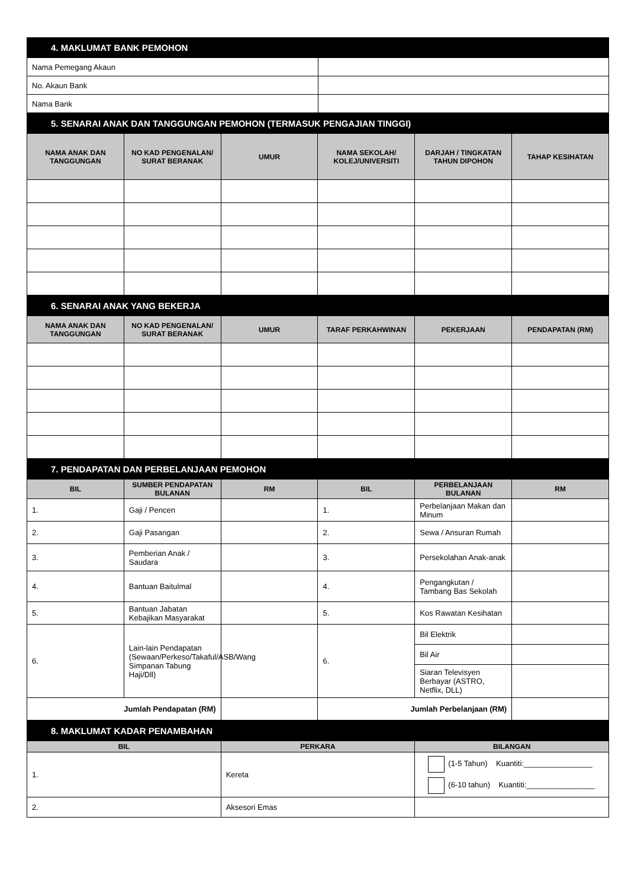| 4. MAKLUMAT BANK PEMOHON | |
| --- | --- |
| Nama Pemegang Akaun | |
| No. Akaun Bank | |
| Nama Bank | |
| 5. SENARAI ANAK DAN TANGGUNGAN PEMOHON (TERMASUK PENGAJIAN TINGGI) | | | | | |
| --- | --- | --- | --- | --- | --- |
| NAMA ANAK DAN TANGGUNGAN | NO KAD PENGENALAN/ SURAT BERANAK | UMUR | NAMA SEKOLAH/ KOLEJ/UNIVERSITI | DARJAH / TINGKATAN TAHUN DIPOHON | TAHAP KESIHATAN |
| 6. SENARAI ANAK YANG BEKERJA | | | | | |
| --- | --- | --- | --- | --- | --- |
| NAMA ANAK DAN TANGGUNGAN | NO KAD PENGENALAN/ SURAT BERANAK | UMUR | TARAF PERKAHWINAN | PEKERJAAN | PENDAPATAN (RM) |
| 7. PENDAPATAN DAN PERBELANJAAN PEMOHON | | | | | |
| --- | --- | --- | --- | --- | --- |
| BIL | SUMBER PENDAPATAN BULANAN | RM | BIL | PERBELANJAAN BULANAN | RM |
| 1. | Gaji / Pencen | | 1. | Perbelanjaan Makan dan Minum | |
| 2. | Gaji Pasangan | | 2. | Sewa / Ansuran Rumah | |
| 3. | Pemberian Anak / Saudara | | 3. | Persekolahan Anak-anak | |
| 4. | Bantuan Baitulmal | | 4. | Pengangkutan / Tambang Bas Sekolah | |
| 5. | Bantuan Jabatan Kebajikan Masyarakat | | 5. | Kos Rawatan Kesihatan | |
| 6. | Lain-lain Pendapatan (Sewaan/Perkeso/Takaful/ASB/Wang Simpanan Tabung Haji/Dll) | | 6. | Bil Elektrik | |
| | | | | Bil Air | |
| | | | | Siaran Televisyen Berbayar (ASTRO, Netflix, DLL) | |
| Jumlah Pendapatan (RM) | | | Jumlah Perbelanjaan (RM) | | |
| 8. MAKLUMAT KADAR PENAMBAHAN | | |
| --- | --- | --- |
| BIL | PERKARA | BILANGAN |
| 1. | Kereta | (1-5 Tahun) Kuantiti:________________ (6-10 tahun) Kuantiti:________________ |
| 2. | Aksesori Emas | |